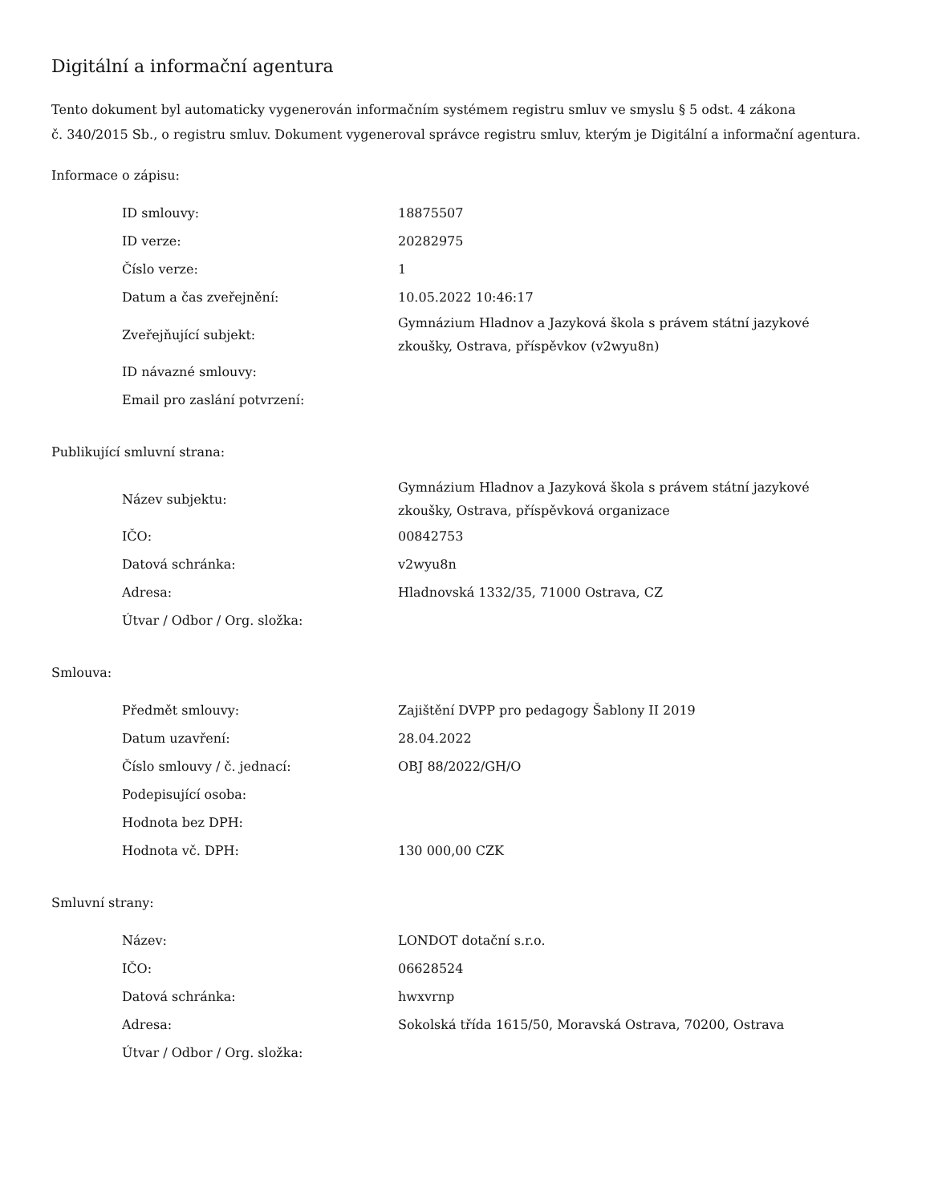Digitální a informační agentura
Tento dokument byl automaticky vygenerován informačním systémem registru smluv ve smyslu § 5 odst. 4 zákona
č. 340/2015 Sb., o registru smluv. Dokument vygeneroval správce registru smluv, kterým je Digitální a informační agentura.
Informace o zápisu:
| ID smlouvy: | 18875507 |
| ID verze: | 20282975 |
| Číslo verze: | 1 |
| Datum a čas zveřejnění: | 10.05.2022 10:46:17 |
| Zveřejňující subjekt: | Gymnázium Hladnov a Jazyková škola s právem státní jazykové zkoušky, Ostrava, příspěvkov (v2wyu8n) |
| ID návazné smlouvy: | |
| Email pro zaslání potvrzení: | |
Publikující smluvní strana:
| Název subjektu: | Gymnázium Hladnov a Jazyková škola s právem státní jazykové zkoušky, Ostrava, příspěvková organizace |
| IČO: | 00842753 |
| Datová schránka: | v2wyu8n |
| Adresa: | Hladnovská 1332/35, 71000 Ostrava, CZ |
| Útvar / Odbor / Org. složka: | |
Smlouva:
| Předmět smlouvy: | Zajištění DVPP pro pedagogy Šablony II 2019 |
| Datum uzavření: | 28.04.2022 |
| Číslo smlouvy / č. jednací: | OBJ 88/2022/GH/O |
| Podepisující osoba: | |
| Hodnota bez DPH: | |
| Hodnota vč. DPH: | 130 000,00 CZK |
Smluvní strany:
| Název: | LONDOT dotační s.r.o. |
| IČO: | 06628524 |
| Datová schránka: | hwxvrnp |
| Adresa: | Sokolská třída 1615/50, Moravská Ostrava, 70200, Ostrava |
| Útvar / Odbor / Org. složka: | |